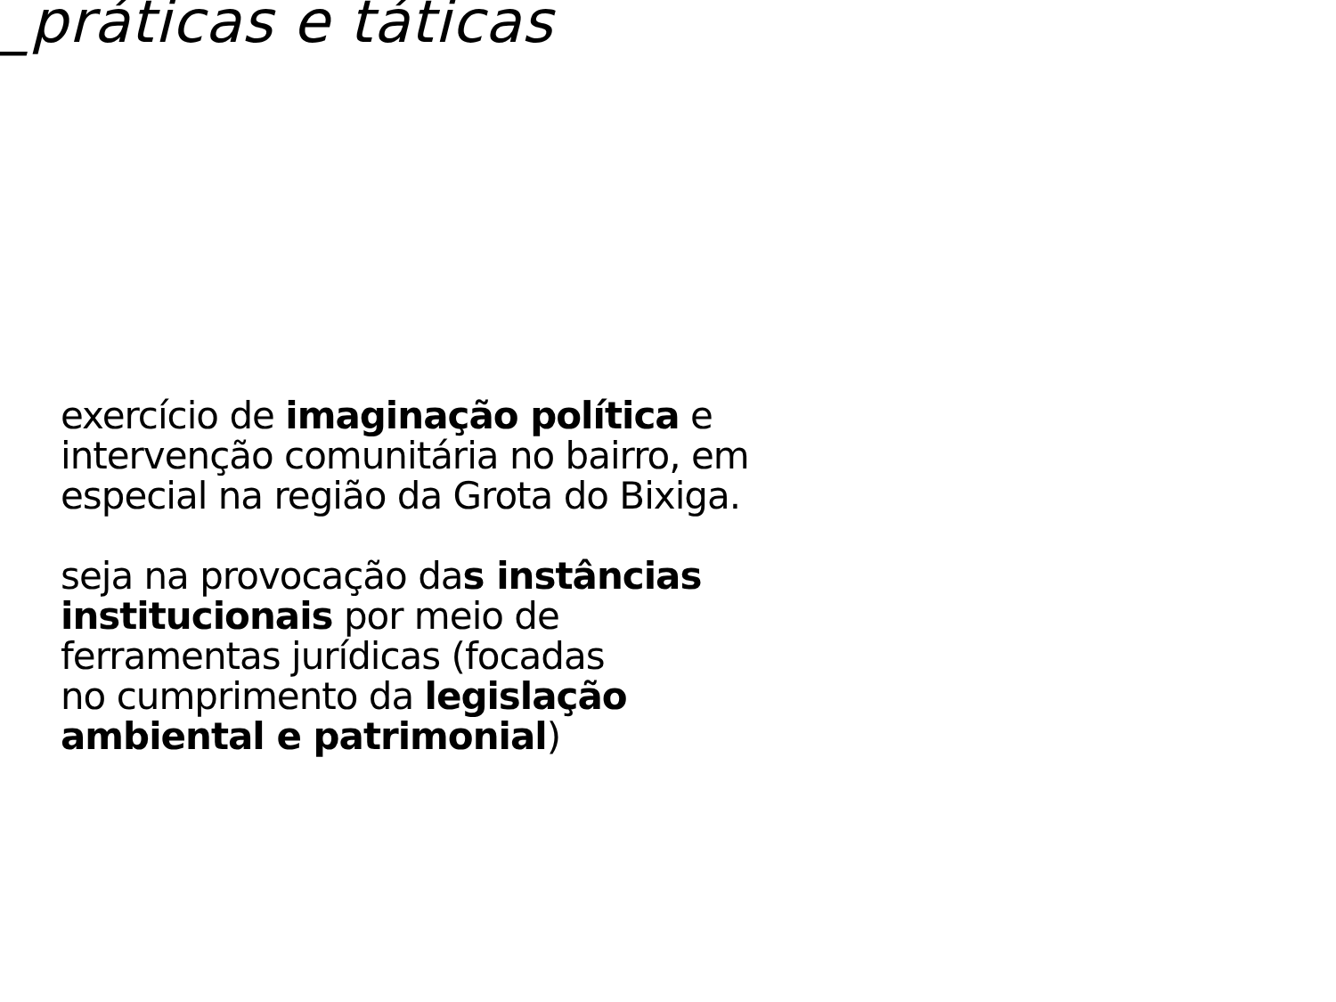_práticas e táticas
exercício de imaginação política e
intervenção comunitária no bairro, em
especial na região da Grota do Bixiga.
seja na provocação das instâncias
institucionais por meio de
ferramentas jurídicas (focadas
no cumprimento da legislação
ambiental e patrimonial)